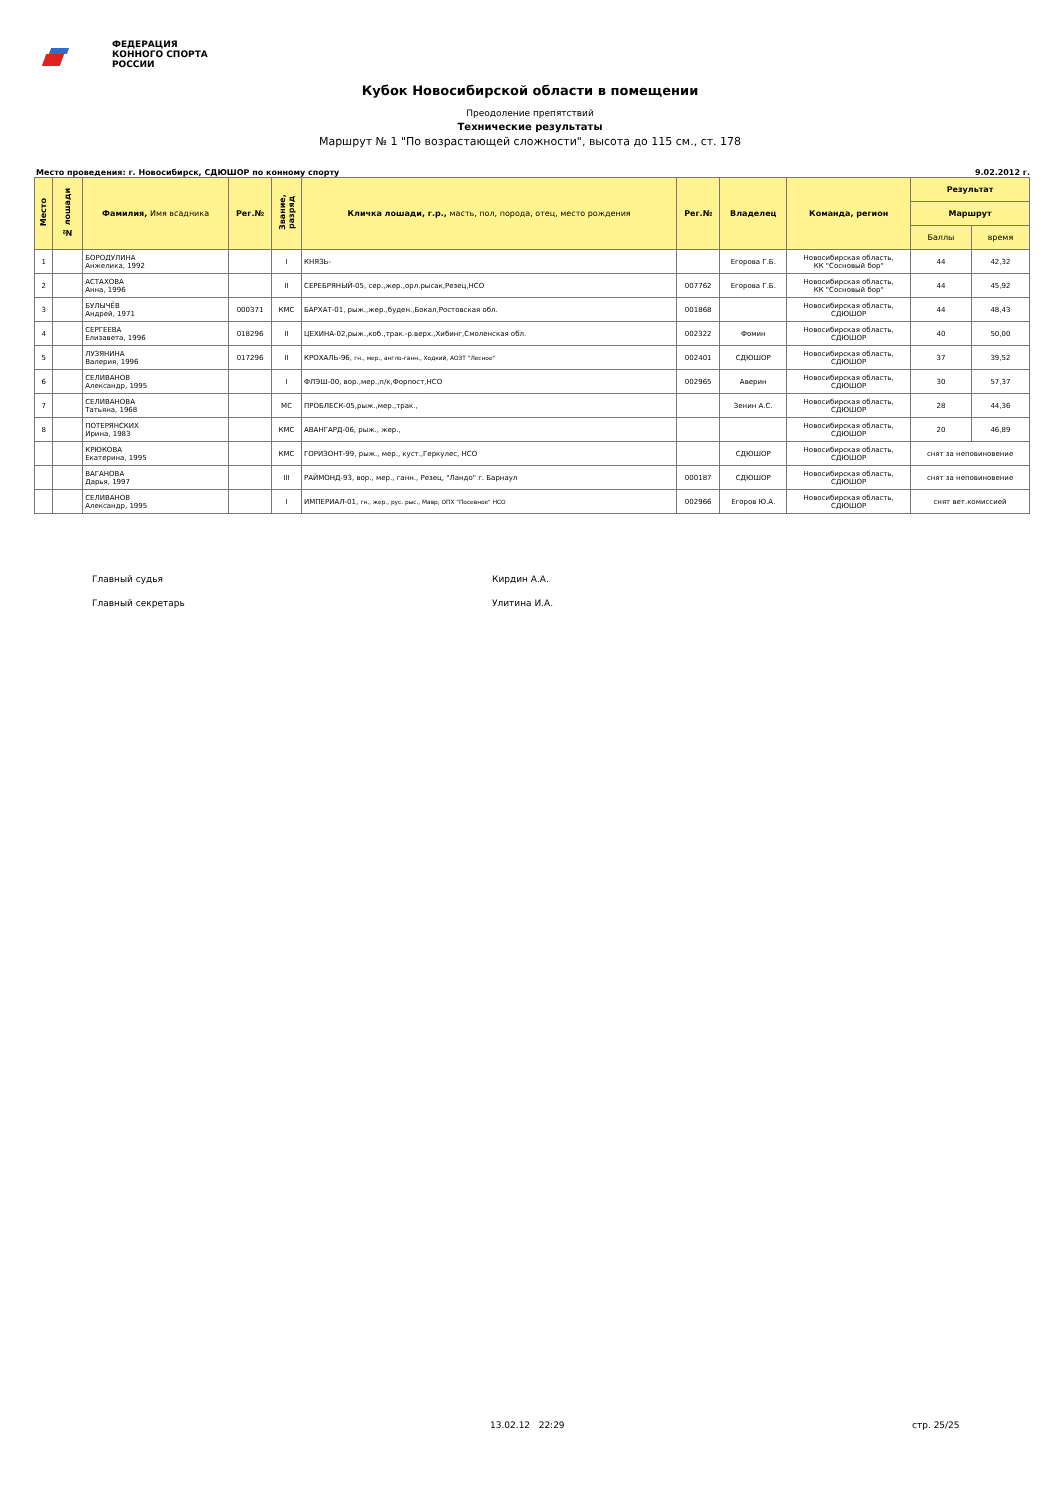ФЕДЕРАЦИЯ
КОННОГО СПОРТА
РОССИИ
Кубок Новосибирской области в помещении
Преодоление препятствий
Технические результаты
Маршрут № 1 "По возрастающей сложности", высота до 115 см., ст. 178
Место проведения: г. Новосибирск, СДЮШОР по конному спорту 9.02.2012 г.
| Место | № лошади | Фамилия, Имя всадника | Рег.№ | Звание, разряд | Кличка лошади, г.р., масть, пол, порода, отец, место рождения | Рег.№ | Владелец | Команда, регион | Результат | |
| --- | --- | --- | --- | --- | --- | --- | --- | --- | --- | --- |
| | | | | | | | | | Маршрут | |
| | | | | | | | | | Баллы | время |
| 1 | | БОРОДУЛИНА Анжелика, 1992 | | I | КНЯЗЬ- | | Егорова Г.Б. | Новосибирская область, КК "Сосновый бор" | 44 | 42,32 |
| 2 | | АСТАХОВА Анна, 1996 | | II | СЕРЕБРЯНЫЙ-05, сер.,жер.,орл.рысак,Резец,НСО | 007762 | Егорова Г.Б. | Новосибирская область, КК "Сосновый бор" | 44 | 45,92 |
| 3 | | БУЛЫЧЁВ Андрей, 1971 | 000371 | КМС | БАРХАТ-01, рыж.,жер.,буден.,Бокал,Ростовская обл. | 001868 | | Новосибирская область, СДЮШОР | 44 | 48,43 |
| 4 | | СЕРГЕЕВА Елизавета, 1996 | 018296 | II | ЦЕХИНА-02,рыж.,коб.,трак.-р.верх.,Хибинг,Смоленская обл. | 002322 | Фомин | Новосибирская область, СДЮШОР | 40 | 50,00 |
| 5 | | ЛУЗЯНИНА Валерия, 1996 | 017296 | II | КРОХАЛЬ-96, гн., мер., англо-ганн., Ходкий, АОЗТ "Лесное" | 002401 | СДЮШОР | Новосибирская область, СДЮШОР | 37 | 39,52 |
| 6 | | СЕЛИВАНОВ Александр, 1995 | | I | ФЛЭШ-00, вор.,мер.,п/к,Форпост,НСО | 002965 | Аверин | Новосибирская область, СДЮШОР | 30 | 57,37 |
| 7 | | СЕЛИВАНОВА Татьяна, 1968 | | МС | ПРОБЛЕСК-05,рыж.,мер.,трак., | | Зенин А.С. | Новосибирская область, СДЮШОР | 28 | 44,36 |
| 8 | | ПОТЕРЯНСКИХ Ирина, 1983 | | КМС | АВАНГАРД-06, рыж., жер., | | | Новосибирская область, СДЮШОР | 20 | 46,89 |
| | | КРЮКОВА Екатерина, 1995 | | КМС | ГОРИЗОНТ-99, рыж., мер., куст.,Геркулес, НСО | | СДЮШОР | Новосибирская область, СДЮШОР | снят за неповиновение | |
| | | ВАГАНОВА Дарья, 1997 | | III | РАЙМОНД-93, вор., мер., ганн., Резец, "Ландо" г. Барнаул | 000187 | СДЮШОР | Новосибирская область, СДЮШОР | снят за неповиновение | |
| | | СЕЛИВАНОВ Александр, 1995 | | I | ИМПЕРИАЛ-01, гн., жер., рус. рыс., Мавр, ОПХ "Посевное" НСО | 002966 | Егоров Ю.А. | Новосибирская область, СДЮШОР | снят вет.комиссией | |
Главный судья Кирдин А.А.
Главный секретарь Улитина И.А.
13.02.12 22:29 стр. 25/25